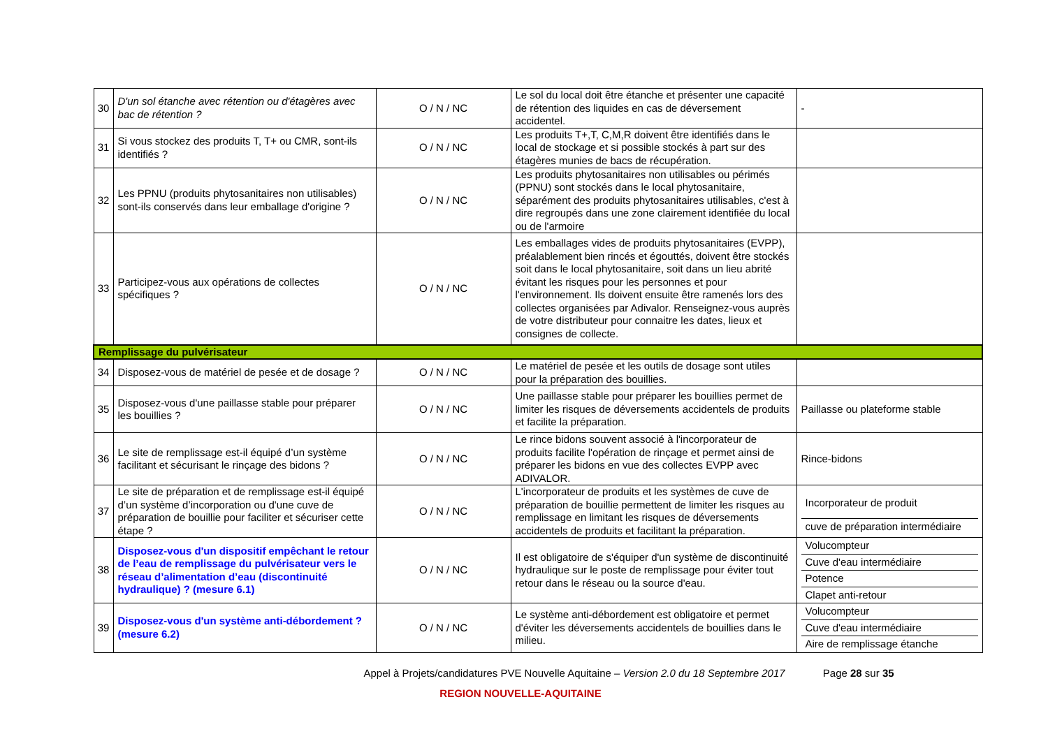| 30 | D'un sol étanche avec rétention ou d'étagères avec bac de rétention ? | O / N / NC | Le sol du local doit être étanche et présenter une capacité de rétention des liquides en cas de déversement accidentel. | - |
| 31 | Si vous stockez des produits T, T+ ou CMR, sont-ils identifiés ? | O / N / NC | Les produits T+,T, C,M,R doivent être identifiés dans le local de stockage et si possible stockés à part sur des étagères munies de bacs de récupération. | |
| 32 | Les PPNU (produits phytosanitaires non utilisables) sont-ils conservés dans leur emballage d'origine ? | O / N / NC | Les produits phytosanitaires non utilisables ou périmés (PPNU) sont stockés dans le local phytosanitaire, séparément des produits phytosanitaires utilisables, c'est à dire regroupés dans une zone clairement identifiée du local ou de l'armoire | |
| 33 | Participez-vous aux opérations de collectes spécifiques ? | O / N / NC | Les emballages vides de produits phytosanitaires (EVPP), préalablement bien rincés et égouttés, doivent être stockés soit dans le local phytosanitaire, soit dans un lieu abrité évitant les risques pour les personnes et pour l'environnement. Ils doivent ensuite être ramenés lors des collectes organisées par Adivalor. Renseignez-vous auprès de votre distributeur pour connaitre les dates, lieux et consignes de collecte. | |
| Remplissage du pulvérisateur | | | | |
| 34 | Disposez-vous de matériel de pesée et de dosage ? | O / N / NC | Le matériel de pesée et les outils de dosage sont utiles pour la préparation des bouillies. | |
| 35 | Disposez-vous d'une paillasse stable pour préparer les bouillies ? | O / N / NC | Une paillasse stable pour préparer les bouillies permet de limiter les risques de déversements accidentels de produits et facilite la préparation. | Paillasse ou plateforme stable |
| 36 | Le site de remplissage est-il équipé d’un système facilitant et sécurisant le rinçage des bidons ? | O / N / NC | Le rince bidons souvent associé à l'incorporateur de produits facilite l'opération de rinçage et permet ainsi de préparer les bidons en vue des collectes EVPP avec ADIVALOR. | Rince-bidons |
| 37 | Le site de préparation et de remplissage est-il équipé d’un système d’incorporation ou d'une cuve de préparation de bouillie pour faciliter et sécuriser cette étape ? | O / N / NC | L'incorporateur de produits et les systèmes de cuve de préparation de bouillie permettent de limiter les risques au remplissage en limitant les risques de déversements accidentels de produits et facilitant la préparation. | Incorporateur de produit cuve de préparation intermédiaire |
| 38 | Disposez-vous d'un dispositif empêchant le retour de l’eau de remplissage du pulvérisateur vers le réseau d’alimentation d’eau (discontinuité hydraulique) ? (mesure 6.1) | O / N / NC | Il est obligatoire de s'équiper d'un système de discontinuité hydraulique sur le poste de remplissage pour éviter tout retour dans le réseau ou la source d'eau. | Volucompteur Cuve d'eau intermédiaire Potence Clapet anti-retour |
| 39 | Disposez-vous d'un système anti-débordement ? (mesure 6.2) | O / N / NC | Le système anti-débordement est obligatoire et permet d'éviter les déversements accidentels de bouillies dans le milieu. | Volucompteur Cuve d'eau intermédiaire Aire de remplissage étanche |
Appel à Projets/candidatures PVE Nouvelle Aquitaine – Version 2.0 du 18 Septembre 2017 Page 28 sur 35
REGION NOUVELLE-AQUITAINE